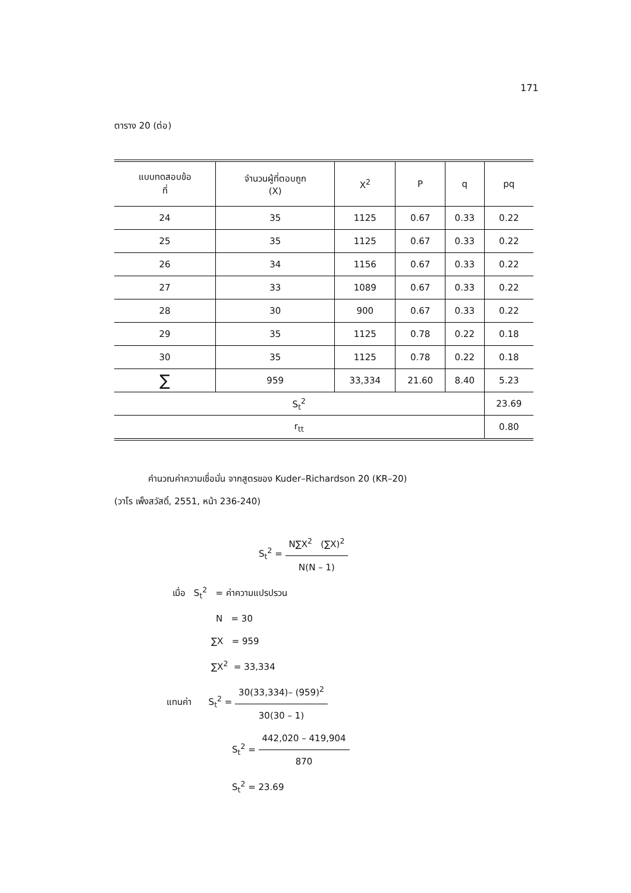171
ตาราง 20 (ต่อ)
| แบบทดสอบข้อ ที่ | จำนวนผู้ที่ตอบถูก (X) | X<sup>2</sup> | P | q | pq |
| --- | --- | --- | --- | --- | --- |
| 24 | 35 | 1125 | 0.67 | 0.33 | 0.22 |
| 25 | 35 | 1125 | 0.67 | 0.33 | 0.22 |
| 26 | 34 | 1156 | 0.67 | 0.33 | 0.22 |
| 27 | 33 | 1089 | 0.67 | 0.33 | 0.22 |
| 28 | 30 | 900 | 0.67 | 0.33 | 0.22 |
| 29 | 35 | 1125 | 0.78 | 0.22 | 0.18 |
| 30 | 35 | 1125 | 0.78 | 0.22 | 0.18 |
| ∑ | 959 | 33,334 | 21.60 | 8.40 | 5.23 |
| S<sub>t</sub><sup>2</sup> | | | | | 23.69 |
| r<sub>tt</sub> | | | | | 0.80 |
คำนวณค่าความเชื่อมั่น จากสูตรของ Kuder–Richardson 20 (KR–20)
(วาโร เพ็งสวัสดิ์, 2551, หน้า 236-240)
S<sub>t</sub><sup>2</sup> = N∑X<sup>2</sup> (∑X)<sup>2</sup> N(N – 1)
เมื่อ S<sub>t</sub><sup>2</sup> = ค่าความแปรปรวน
N = 30
∑X = 959
∑X<sup>2</sup> = 33,334
แทนค่า S<sub>t</sub><sup>2</sup> = 30(33,334)– (959)<sup>2</sup> 30(30 – 1)
S<sub>t</sub><sup>2</sup> = 442,020 – 419,904 870
S<sub>t</sub><sup>2</sup> = 23.69